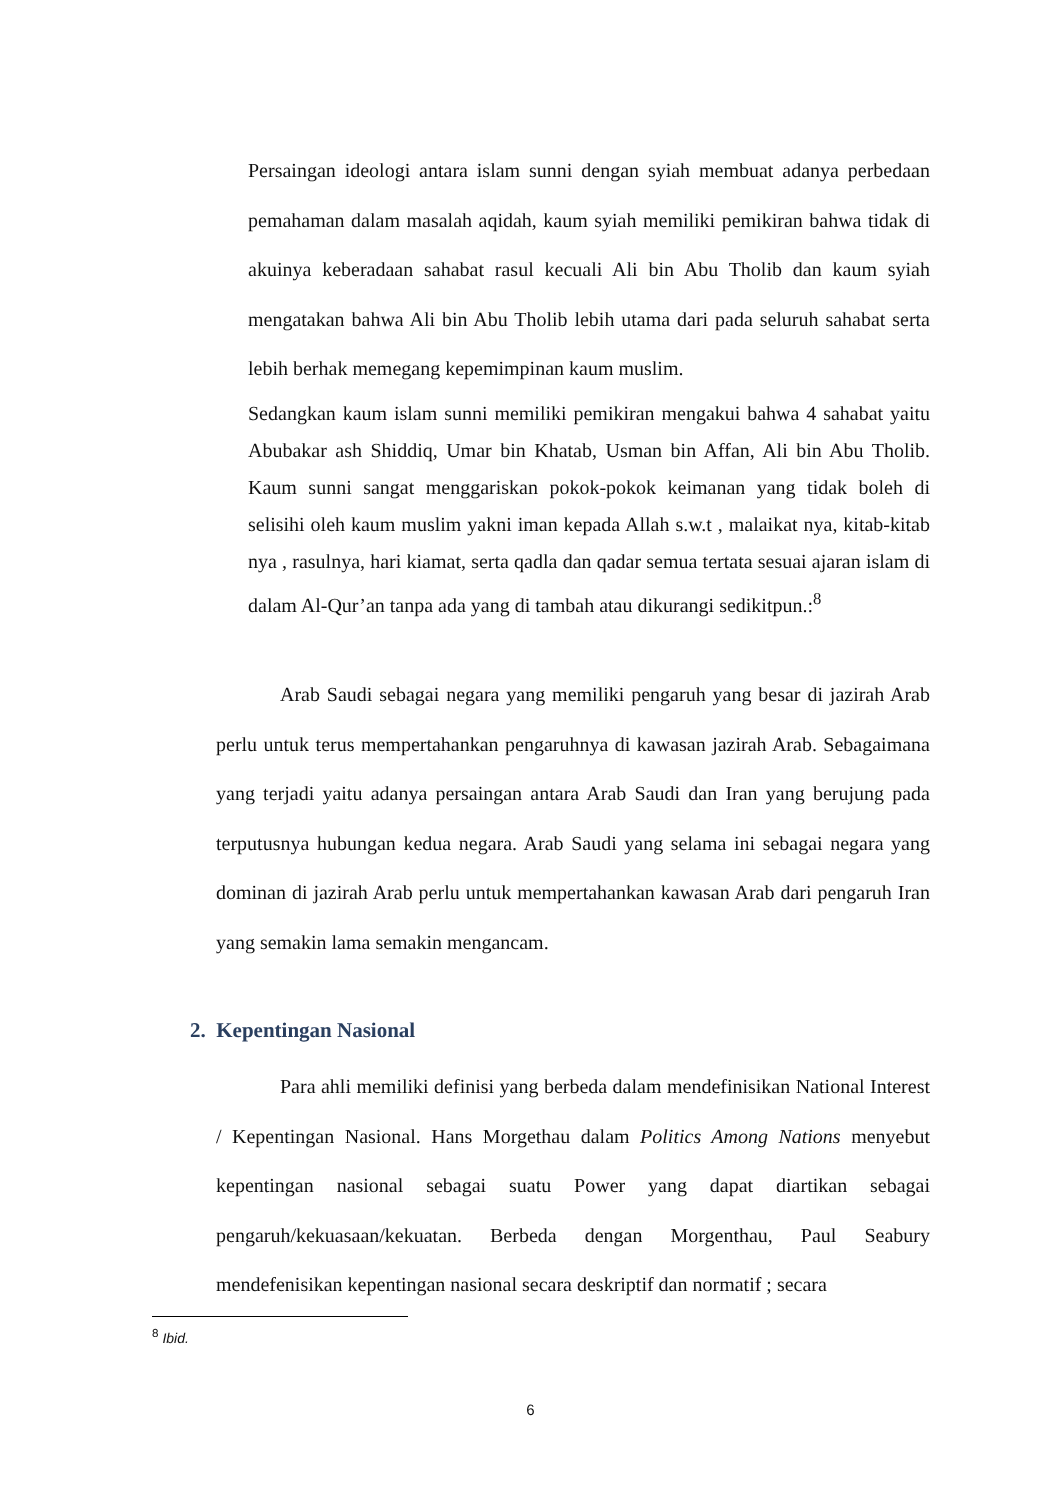Persaingan ideologi antara islam sunni dengan syiah membuat adanya perbedaan pemahaman dalam masalah aqidah, kaum syiah memiliki pemikiran bahwa tidak di akuinya keberadaan sahabat rasul kecuali Ali bin Abu Tholib dan kaum syiah mengatakan bahwa Ali bin Abu Tholib lebih utama dari pada seluruh sahabat serta lebih berhak memegang kepemimpinan kaum muslim.
Sedangkan kaum islam sunni memiliki pemikiran mengakui bahwa 4 sahabat yaitu Abubakar ash Shiddiq, Umar bin Khatab, Usman bin Affan, Ali bin Abu Tholib. Kaum sunni sangat menggariskan pokok-pokok keimanan yang tidak boleh di selisihi oleh kaum muslim yakni iman kepada Allah s.w.t , malaikat nya, kitab-kitab nya , rasulnya, hari kiamat, serta qadla dan qadar semua tertata sesuai ajaran islam di dalam Al-Qur’an tanpa ada yang di tambah atau dikurangi sedikitpun.:<sup>8</sup>
Arab Saudi sebagai negara yang memiliki pengaruh yang besar di jazirah Arab perlu untuk terus mempertahankan pengaruhnya di kawasan jazirah Arab. Sebagaimana yang terjadi yaitu adanya persaingan antara Arab Saudi dan Iran yang berujung pada terputusnya hubungan kedua negara. Arab Saudi yang selama ini sebagai negara yang dominan di jazirah Arab perlu untuk mempertahankan kawasan Arab dari pengaruh Iran yang semakin lama semakin mengancam.
2. Kepentingan Nasional
Para ahli memiliki definisi yang berbeda dalam mendefinisikan National Interest / Kepentingan Nasional. Hans Morgethau dalam Politics Among Nations menyebut kepentingan nasional sebagai suatu Power yang dapat diartikan sebagai pengaruh/kekuasaan/kekuatan. Berbeda dengan Morgenthau, Paul Seabury mendefenisikan kepentingan nasional secara deskriptif dan normatif ; secara
<sup>8</sup> Ibid.
6